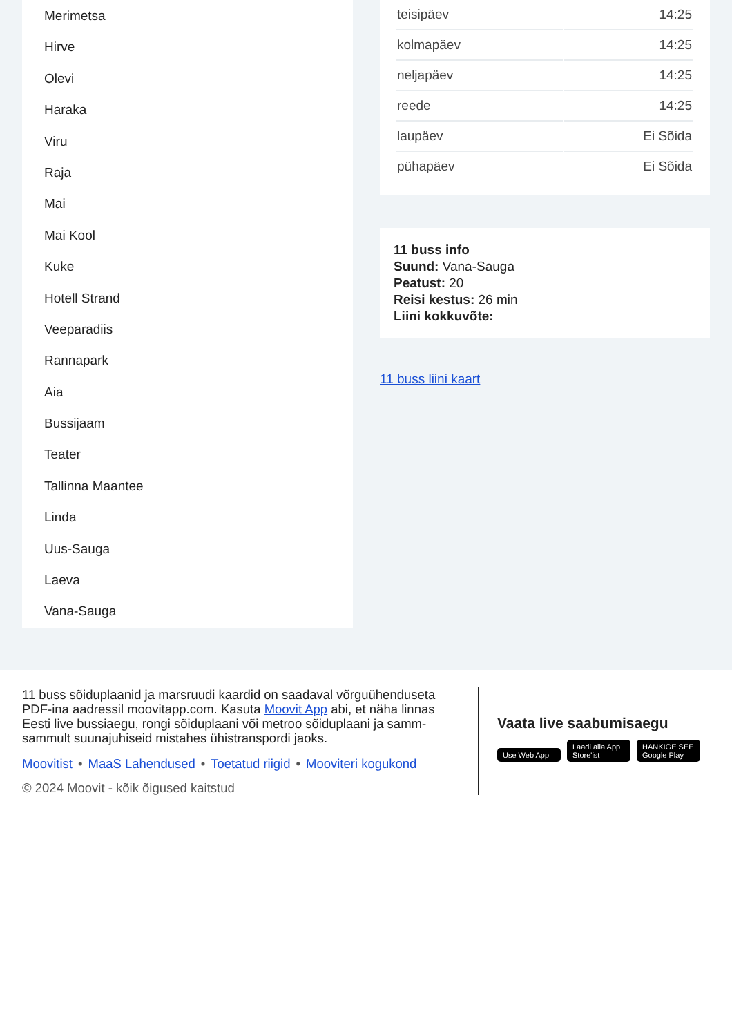Merimetsa
Hirve
Olevi
Haraka
Viru
Raja
Mai
Mai Kool
Kuke
Hotell Strand
Veeparadiis
Rannapark
Aia
Bussijaam
Teater
Tallinna Maantee
Linda
Uus-Sauga
Laeva
Vana-Sauga
| teisipäev | 14:25 |
| kolmapäev | 14:25 |
| neljapäev | 14:25 |
| reede | 14:25 |
| laupäev | Ei Sõida |
| pühapäev | Ei Sõida |
11 buss info
Suund: Vana-Sauga
Peatust: 20
Reisi kestus: 26 min
Liini kokkuvõte:
11 buss liini kaart
11 buss sõiduplaanid ja marsruudi kaardid on saadaval võrguühenduseta PDF-ina aadressil moovitapp.com. Kasuta Moovit App abi, et näha linnas Eesti live bussiaegu, rongi sõiduplaani või metroo sõiduplaani ja samm-sammult suunajuhiseid mistahes ühistranspordi jaoks.
Moovitist • MaaS Lahendused • Toetatud riigid • Mooviteri kogukond
© 2024 Moovit - kõik õigused kaitstud
Vaata live saabumisaegu
Use Web App Laadi alla App Store'ist HANKIGE SEE Google Play